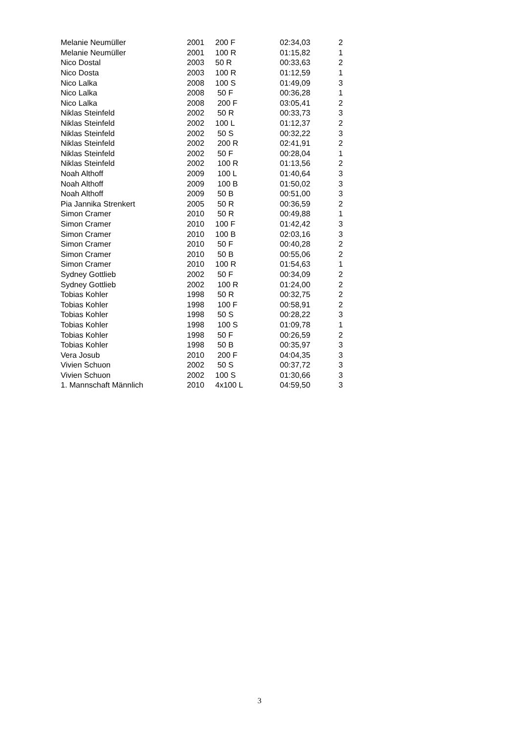| Melanie Neumüller | 2001 | 200 F | 02:34,03 | 2 |
| Melanie Neumüller | 2001 | 100 R | 01:15,82 | 1 |
| Nico Dostal | 2003 | 50 R | 00:33,63 | 2 |
| Nico Dosta | 2003 | 100 R | 01:12,59 | 1 |
| Nico Lalka | 2008 | 100 S | 01:49,09 | 3 |
| Nico Lalka | 2008 | 50 F | 00:36,28 | 1 |
| Nico Lalka | 2008 | 200 F | 03:05,41 | 2 |
| Niklas Steinfeld | 2002 | 50 R | 00:33,73 | 3 |
| Niklas Steinfeld | 2002 | 100 L | 01:12,37 | 2 |
| Niklas Steinfeld | 2002 | 50 S | 00:32,22 | 3 |
| Niklas Steinfeld | 2002 | 200 R | 02:41,91 | 2 |
| Niklas Steinfeld | 2002 | 50 F | 00:28,04 | 1 |
| Niklas Steinfeld | 2002 | 100 R | 01:13,56 | 2 |
| Noah Althoff | 2009 | 100 L | 01:40,64 | 3 |
| Noah Althoff | 2009 | 100 B | 01:50,02 | 3 |
| Noah Althoff | 2009 | 50 B | 00:51,00 | 3 |
| Pia Jannika Strenkert | 2005 | 50 R | 00:36,59 | 2 |
| Simon Cramer | 2010 | 50 R | 00:49,88 | 1 |
| Simon Cramer | 2010 | 100 F | 01:42,42 | 3 |
| Simon Cramer | 2010 | 100 B | 02:03,16 | 3 |
| Simon Cramer | 2010 | 50 F | 00:40,28 | 2 |
| Simon Cramer | 2010 | 50 B | 00:55,06 | 2 |
| Simon Cramer | 2010 | 100 R | 01:54,63 | 1 |
| Sydney Gottlieb | 2002 | 50 F | 00:34,09 | 2 |
| Sydney Gottlieb | 2002 | 100 R | 01:24,00 | 2 |
| Tobias Kohler | 1998 | 50 R | 00:32,75 | 2 |
| Tobias Kohler | 1998 | 100 F | 00:58,91 | 2 |
| Tobias Kohler | 1998 | 50 S | 00:28,22 | 3 |
| Tobias Kohler | 1998 | 100 S | 01:09,78 | 1 |
| Tobias Kohler | 1998 | 50 F | 00:26,59 | 2 |
| Tobias Kohler | 1998 | 50 B | 00:35,97 | 3 |
| Vera Josub | 2010 | 200 F | 04:04,35 | 3 |
| Vivien Schuon | 2002 | 50 S | 00:37,72 | 3 |
| Vivien Schuon | 2002 | 100 S | 01:30,66 | 3 |
| 1. Mannschaft Männlich | 2010 | 4x100 L | 04:59,50 | 3 |
3